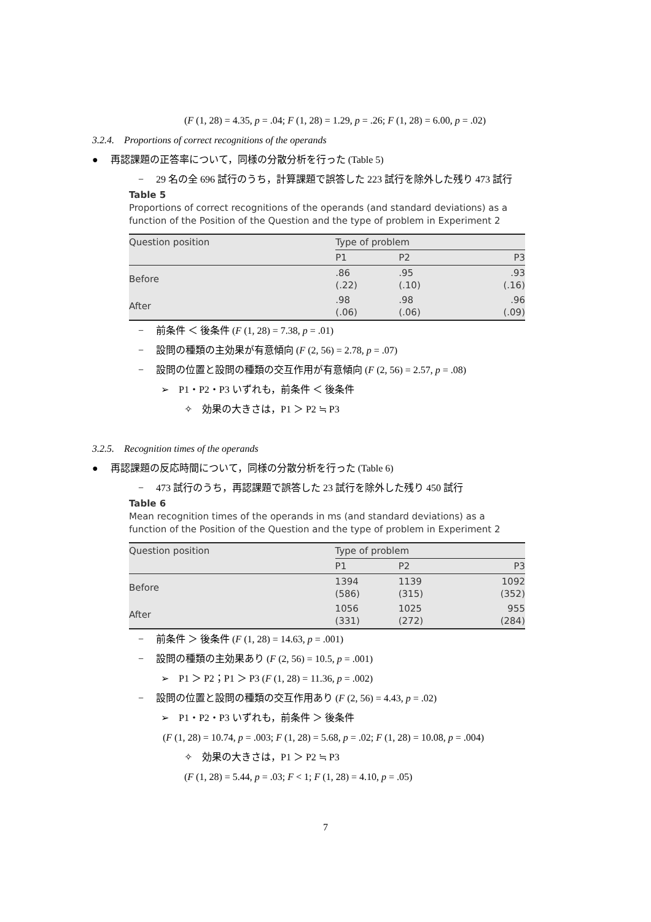(F (1, 28) = 4.35, p = .04; F (1, 28) = 1.29, p = .26; F (1, 28) = 6.00, p = .02)
3.2.4. Proportions of correct recognitions of the operands
● 再認課題の正答率について，同様の分散分析を行った (Table 5)
− 29 名の全 696 試行のうち，計算課題で誤答した 223 試行を除外した残り 473 試行
Table 5
Proportions of correct recognitions of the operands (and standard deviations) as a function of the Position of the Question and the type of problem in Experiment 2
| Question position | Type of problem | | |
| --- | --- | --- | --- |
| | P1 | P2 | P3 |
| Before | .86 (.22) | .95 (.10) | .93 (.16) |
| After | .98 (.06) | .98 (.06) | .96 (.09) |
− 前条件 ＜ 後条件 (F (1, 28) = 7.38, p = .01)
− 設問の種類の主効果が有意傾向 (F (2, 56) = 2.78, p = .07)
− 設問の位置と設問の種類の交互作用が有意傾向 (F (2, 56) = 2.57, p = .08)
➢ P1・P2・P3 いずれも，前条件 ＜ 後条件
✧ 効果の大きさは，P1 ＞ P2 ≒ P3
3.2.5. Recognition times of the operands
● 再認課題の反応時間について，同様の分散分析を行った (Table 6)
− 473 試行のうち，再認課題で誤答した 23 試行を除外した残り 450 試行
Table 6
Mean recognition times of the operands in ms (and standard deviations) as a function of the Position of the Question and the type of problem in Experiment 2
| Question position | Type of problem | | |
| --- | --- | --- | --- |
| | P1 | P2 | P3 |
| Before | 1394 (586) | 1139 (315) | 1092 (352) |
| After | 1056 (331) | 1025 (272) | 955 (284) |
− 前条件 ＞ 後条件 (F (1, 28) = 14.63, p = .001)
− 設問の種類の主効果あり (F (2, 56) = 10.5, p = .001)
➢ P1 ＞ P2；P1 ＞ P3 (F (1, 28) = 11.36, p = .002)
− 設問の位置と設問の種類の交互作用あり (F (2, 56) = 4.43, p = .02)
➢ P1・P2・P3 いずれも，前条件 ＞ 後条件
(F (1, 28) = 10.74, p = .003; F (1, 28) = 5.68, p = .02; F (1, 28) = 10.08, p = .004)
✧ 効果の大きさは，P1 ＞ P2 ≒ P3
(F (1, 28) = 5.44, p = .03; F < 1; F (1, 28) = 4.10, p = .05)
7